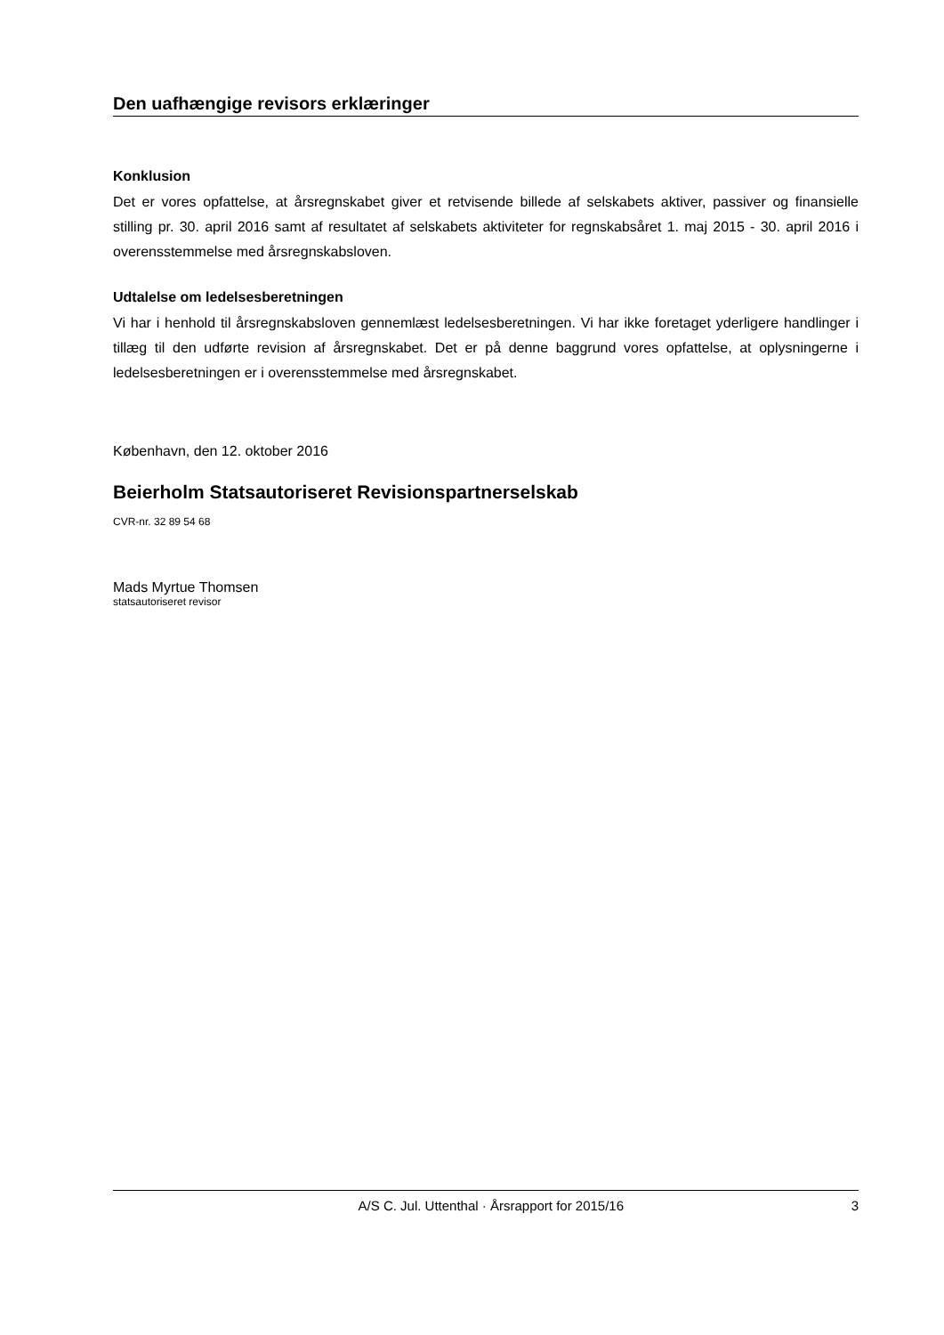Den uafhængige revisors erklæringer
Konklusion
Det er vores opfattelse, at årsregnskabet giver et retvisende billede af selskabets aktiver, passiver og finansielle stilling pr. 30. april 2016 samt af resultatet af selskabets aktiviteter for regnskabsåret 1. maj 2015 - 30. april 2016 i overensstemmelse med årsregnskabsloven.
Udtalelse om ledelsesberetningen
Vi har i henhold til årsregnskabsloven gennemlæst ledelsesberetningen. Vi har ikke foretaget yderligere handlinger i tillæg til den udførte revision af årsregnskabet. Det er på denne baggrund vores opfattelse, at oplysningerne i ledelsesberetningen er i overensstemmelse med årsregnskabet.
København, den 12. oktober 2016
Beierholm Statsautoriseret Revisionspartnerselskab
CVR-nr. 32 89 54 68
Mads Myrtue Thomsen
statsautoriseret revisor
A/S C. Jul. Uttenthal · Årsrapport for 2015/16 3